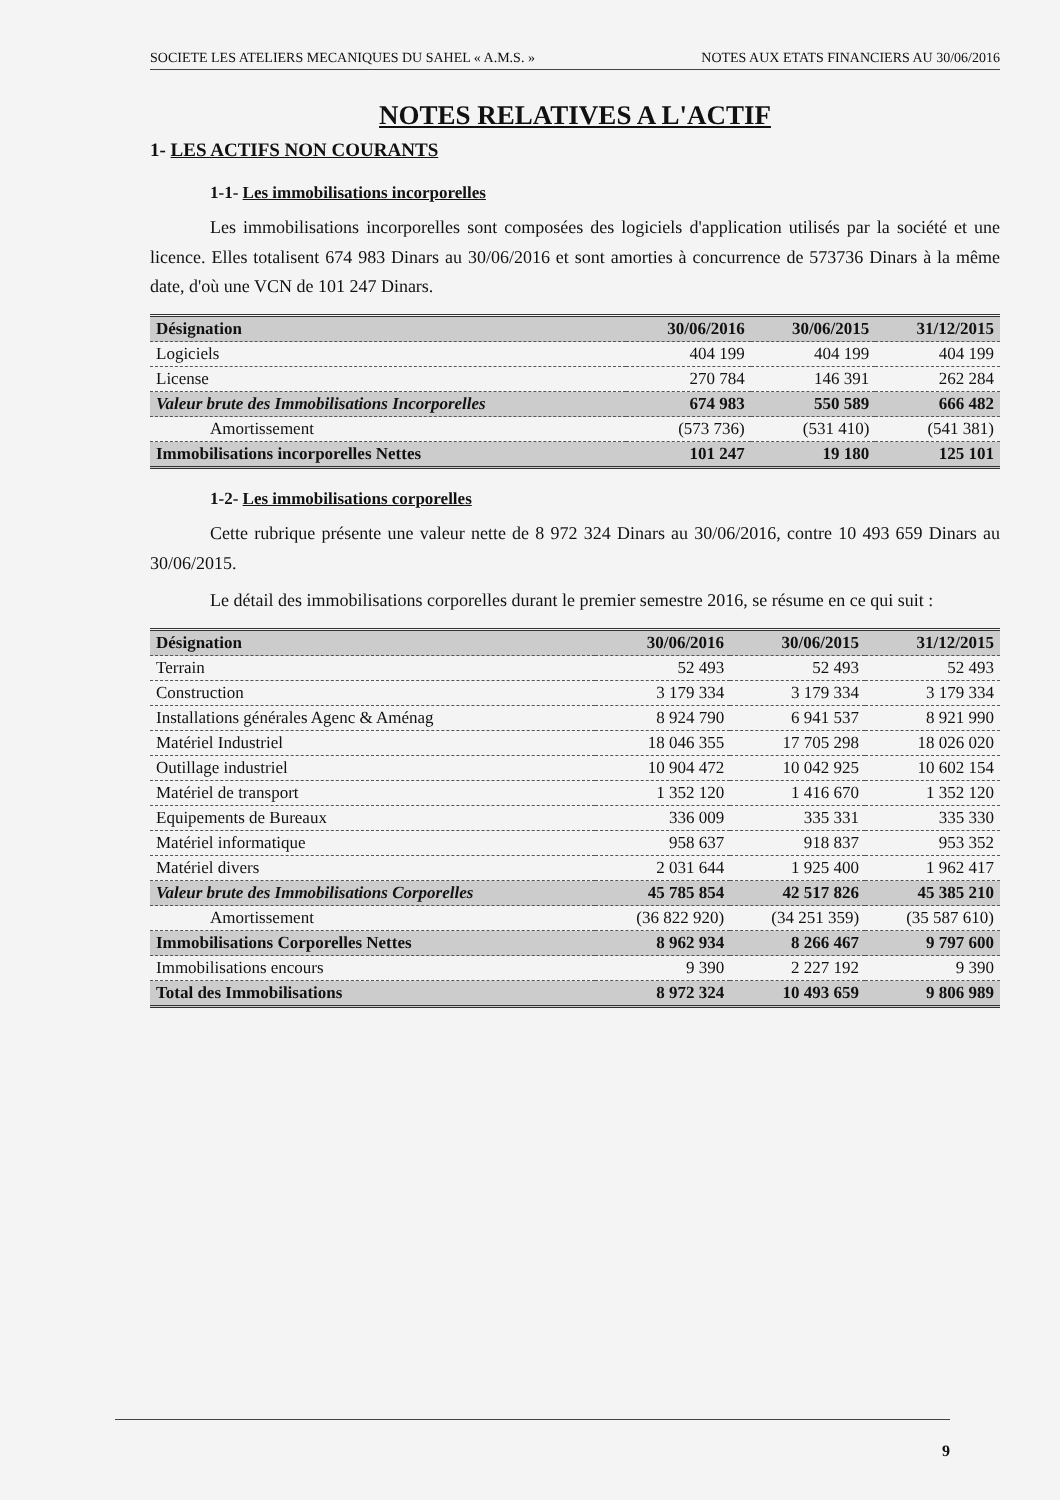SOCIETE LES ATELIERS MECANIQUES DU SAHEL « A.M.S. » NOTES AUX ETATS FINANCIERS AU 30/06/2016
NOTES RELATIVES A L'ACTIF
1- LES ACTIFS NON COURANTS
1-1- Les immobilisations incorporelles
Les immobilisations incorporelles sont composées des logiciels d'application utilisés par la société et une licence. Elles totalisent 674 983 Dinars au 30/06/2016 et sont amorties à concurrence de 573736 Dinars à la même date, d'où une VCN de 101 247 Dinars.
| Désignation | 30/06/2016 | 30/06/2015 | 31/12/2015 |
| --- | --- | --- | --- |
| Logiciels | 404 199 | 404 199 | 404 199 |
| License | 270 784 | 146 391 | 262 284 |
| Valeur brute des Immobilisations Incorporelles | 674 983 | 550 589 | 666 482 |
| Amortissement | (573 736) | (531 410) | (541 381) |
| Immobilisations incorporelles Nettes | 101 247 | 19 180 | 125 101 |
1-2- Les immobilisations corporelles
Cette rubrique présente une valeur nette de 8 972 324 Dinars au 30/06/2016, contre 10 493 659 Dinars au 30/06/2015.
Le détail des immobilisations corporelles durant le premier semestre 2016, se résume en ce qui suit :
| Désignation | 30/06/2016 | 30/06/2015 | 31/12/2015 |
| --- | --- | --- | --- |
| Terrain | 52 493 | 52 493 | 52 493 |
| Construction | 3 179 334 | 3 179 334 | 3 179 334 |
| Installations générales Agenc & Aménag | 8 924 790 | 6 941 537 | 8 921 990 |
| Matériel Industriel | 18 046 355 | 17 705 298 | 18 026 020 |
| Outillage industriel | 10 904 472 | 10 042 925 | 10 602 154 |
| Matériel de transport | 1 352 120 | 1 416 670 | 1 352 120 |
| Equipements de Bureaux | 336 009 | 335 331 | 335 330 |
| Matériel informatique | 958 637 | 918 837 | 953 352 |
| Matériel divers | 2 031 644 | 1 925 400 | 1 962 417 |
| Valeur brute des Immobilisations Corporelles | 45 785 854 | 42 517 826 | 45 385 210 |
| Amortissement | (36 822 920) | (34 251 359) | (35 587 610) |
| Immobilisations Corporelles Nettes | 8 962 934 | 8 266 467 | 9 797 600 |
| Immobilisations encours | 9 390 | 2 227 192 | 9 390 |
| Total des Immobilisations | 8 972 324 | 10 493 659 | 9 806 989 |
9